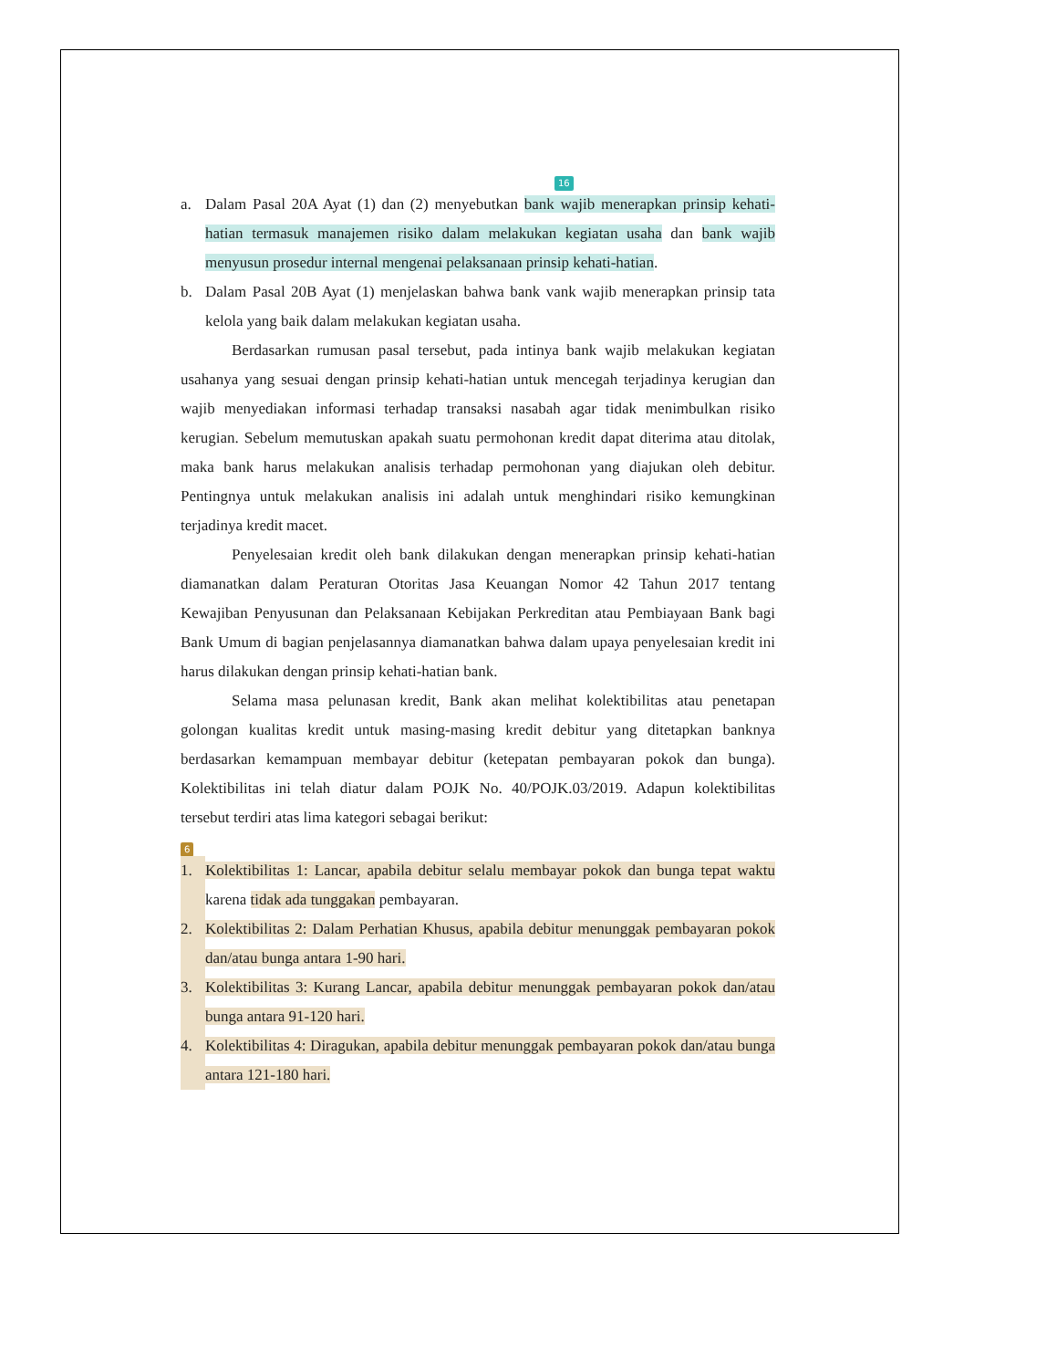16
a. Dalam Pasal 20A Ayat (1) dan (2) menyebutkan bank wajib menerapkan prinsip kehati-hatian termasuk manajemen risiko dalam melakukan kegiatan usaha dan bank wajib menyusun prosedur internal mengenai pelaksanaan prinsip kehati-hatian.
b. Dalam Pasal 20B Ayat (1) menjelaskan bahwa bank vank wajib menerapkan prinsip tata kelola yang baik dalam melakukan kegiatan usaha.
Berdasarkan rumusan pasal tersebut, pada intinya bank wajib melakukan kegiatan usahanya yang sesuai dengan prinsip kehati-hatian untuk mencegah terjadinya kerugian dan wajib menyediakan informasi terhadap transaksi nasabah agar tidak menimbulkan risiko kerugian. Sebelum memutuskan apakah suatu permohonan kredit dapat diterima atau ditolak, maka bank harus melakukan analisis terhadap permohonan yang diajukan oleh debitur. Pentingnya untuk melakukan analisis ini adalah untuk menghindari risiko kemungkinan terjadinya kredit macet.
Penyelesaian kredit oleh bank dilakukan dengan menerapkan prinsip kehati-hatian diamanatkan dalam Peraturan Otoritas Jasa Keuangan Nomor 42 Tahun 2017 tentang Kewajiban Penyusunan dan Pelaksanaan Kebijakan Perkreditan atau Pembiayaan Bank bagi Bank Umum di bagian penjelasannya diamanatkan bahwa dalam upaya penyelesaian kredit ini harus dilakukan dengan prinsip kehati-hatian bank.
Selama masa pelunasan kredit, Bank akan melihat kolektibilitas atau penetapan golongan kualitas kredit untuk masing-masing kredit debitur yang ditetapkan banknya berdasarkan kemampuan membayar debitur (ketepatan pembayaran pokok dan bunga). Kolektibilitas ini telah diatur dalam POJK No. 40/POJK.03/2019. Adapun kolektibilitas tersebut terdiri atas lima kategori sebagai berikut:
6
1. Kolektibilitas 1: Lancar, apabila debitur selalu membayar pokok dan bunga tepat waktu karena tidak ada tunggakan pembayaran.
2. Kolektibilitas 2: Dalam Perhatian Khusus, apabila debitur menunggak pembayaran pokok dan/atau bunga antara 1-90 hari.
3. Kolektibilitas 3: Kurang Lancar, apabila debitur menunggak pembayaran pokok dan/atau bunga antara 91-120 hari.
4. Kolektibilitas 4: Diragukan, apabila debitur menunggak pembayaran pokok dan/atau bunga antara 121-180 hari.